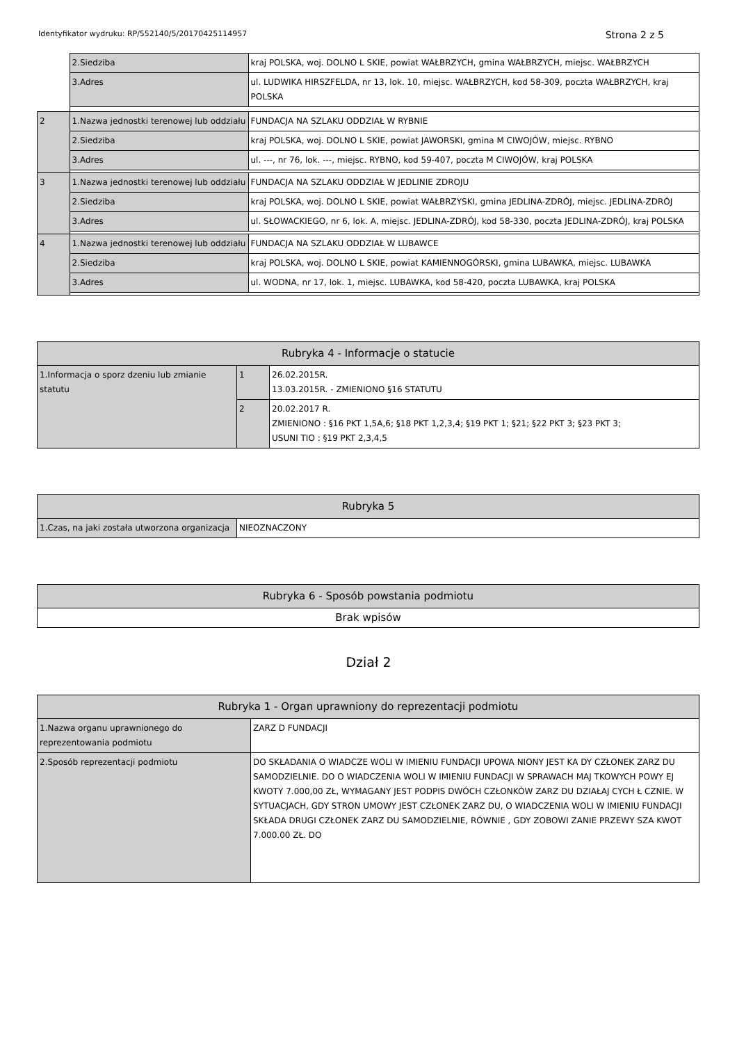Identyfikator wydruku: RP/552140/5/20170425114957 Strona 2 z 5
| | 2.Siedziba | kraj POLSKA, woj. DOLNO L SKIE, powiat WAŁBRZYCH, gmina WAŁBRZYCH, miejsc. WAŁBRZYCH |
| | 3.Adres | ul. LUDWIKA HIRSZFELDA, nr 13, lok. 10, miejsc. WAŁBRZYCH, kod 58-309, poczta WAŁBRZYCH, kraj POLSKA |
| 2 | 1.Nazwa jednostki terenowej lub oddziału | FUNDACJA NA SZLAKU ODDZIAŁ W RYBNIE |
| | 2.Siedziba | kraj POLSKA, woj. DOLNO L SKIE, powiat JAWORSKI, gmina M CIWOJÓW, miejsc. RYBNO |
| | 3.Adres | ul. ---, nr 76, lok. ---, miejsc. RYBNO, kod 59-407, poczta M CIWOJÓW, kraj POLSKA |
| 3 | 1.Nazwa jednostki terenowej lub oddziału | FUNDACJA NA SZLAKU ODDZIAŁ W JEDLINIE ZDROJU |
| | 2.Siedziba | kraj POLSKA, woj. DOLNO L SKIE, powiat WAŁBRZYSKI, gmina JEDLINA-ZDRÓJ, miejsc. JEDLINA-ZDRÓJ |
| | 3.Adres | ul. SŁOWACKIEGO, nr 6, lok. A, miejsc. JEDLINA-ZDRÓJ, kod 58-330, poczta JEDLINA-ZDRÓJ, kraj POLSKA |
| 4 | 1.Nazwa jednostki terenowej lub oddziału | FUNDACJA NA SZLAKU ODDZIAŁ W LUBAWCE |
| | 2.Siedziba | kraj POLSKA, woj. DOLNO L SKIE, powiat KAMIENNOGÓRSKI, gmina LUBAWKA, miejsc. LUBAWKA |
| | 3.Adres | ul. WODNA, nr 17, lok. 1, miejsc. LUBAWKA, kod 58-420, poczta LUBAWKA, kraj POLSKA |
| Rubryka 4 - Informacje o statucie | | |
| --- | --- | --- |
| 1.Informacja o sporz dzeniu lub zmianie statutu | 1 | 26.02.2015R. 13.03.2015R. - ZMIENIONO §16 STATUTU |
| | 2 | 20.02.2017 R. ZMIENIONO : §16 PKT 1,5A,6; §18 PKT 1,2,3,4; §19 PKT 1; §21; §22 PKT 3; §23 PKT 3; USUNI TIO : §19 PKT 2,3,4,5 |
| Rubryka 5 | |
| --- | --- |
| 1.Czas, na jaki została utworzona organizacja | NIEOZNACZONY |
| Rubryka 6 - Sposób powstania podmiotu |
| --- |
| Brak wpisów |
Dział 2
| Rubryka 1 - Organ uprawniony do reprezentacji podmiotu | |
| --- | --- |
| 1.Nazwa organu uprawnionego do reprezentowania podmiotu | ZARZ D FUNDACJI |
| 2.Sposób reprezentacji podmiotu | DO SKŁADANIA O WIADCZE WOLI W IMIENIU FUNDACJI UPOWA NIONY JEST KA DY CZŁONEK ZARZ DU SAMODZIELNIE. DO O WIADCZENIA WOLI W IMIENIU FUNDACJI W SPRAWACH MAJ TKOWYCH POWY EJ KWOTY 7.000,00 ZŁ, WYMAGANY JEST PODPIS DWÓCH CZŁONKÓW ZARZ DU DZIAŁAJ CYCH Ł CZNIE. W SYTUACJACH, GDY STRON UMOWY JEST CZŁONEK ZARZ DU, O WIADCZENIA WOLI W IMIENIU FUNDACJI SKŁADA DRUGI CZŁONEK ZARZ DU SAMODZIELNIE, RÓWNIE , GDY ZOBOWI ZANIE PRZEWY SZA KWOT 7.000.00 ZŁ. DO |